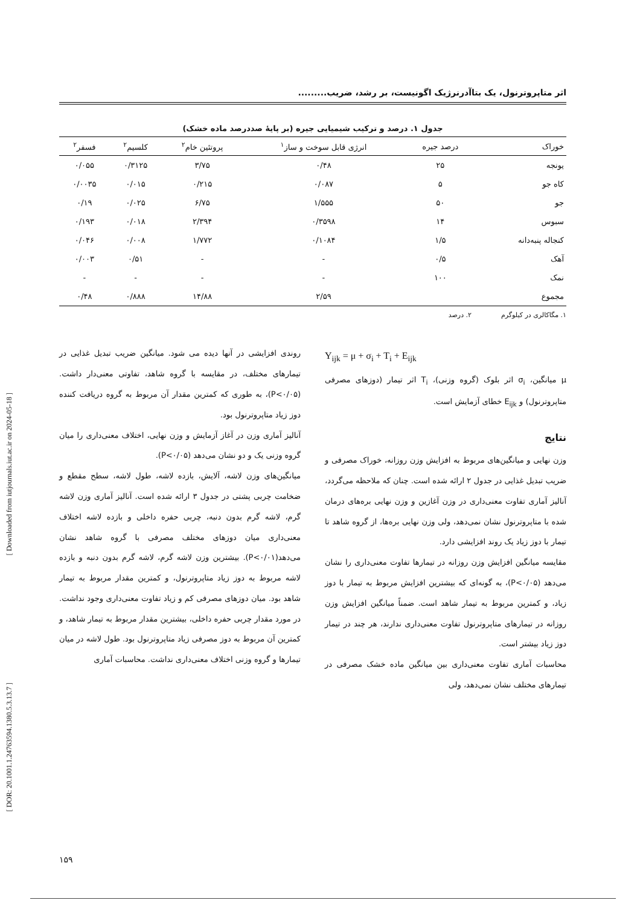[ Downloaded from iutjournals.iut.ac.ir on 2024-05-18 ]
[ DOR: 20.1001.1.24763594.1380.5.3.13.7 ]
اثر متاپروترنول، یک بتاآدرنرژیک اگونیست، بر رشد، ضریب.........
جدول ۱. درصد و ترکیب شیمیایی جیره (بر پایهٔ صددرصد ماده خشک)
| خوراک | درصد جیره | انرژی قابل سوخت و ساز<sup>۱</sup> | پروتئین خام<sup>۲</sup> | کلسیم<sup>۲</sup> | فسفر<sup>۲</sup> |
| --- | --- | --- | --- | --- | --- |
| یونجه | ۲۵ | ۰/۴۸ | ۳/۷۵ | ۰/۳۱۲۵ | ۰/۰۵۵ |
| کاه جو | ۵ | ۰/۰۸۷ | ۰/۲۱۵ | ۰/۰۱۵ | ۰/۰۰۳۵ |
| جو | ۵۰ | ۱/۵۵۵ | ۶/۷۵ | ۰/۰۲۵ | ۰/۱۹ |
| سبوس | ۱۴ | ۰/۳۵۹۸ | ۲/۳۹۴ | ۰/۰۱۸ | ۰/۱۹۳ |
| کنجاله پنبه‌دانه | ۱/۵ | ۰/۱۰۸۴ | ۱/۷۷۲ | ۰/۰۰۸ | ۰/۰۴۶ |
| آهک | ۰/۵ | - | - | ۰/۵۱ | ۰/۰۰۳ |
| نمک | ۱۰۰ | - | - | - | - |
| مجموع | | ۲/۵۹ | ۱۴/۸۸ | ۰/۸۸۸ | ۰/۴۸ |
۱. مگاکالری در کیلوگرم ۲. درصد
Y<sub>ijk</sub> = μ + σ<sub>i</sub> + T<sub>i</sub> + E<sub>ijk</sub>
μ میانگین، σ<sub>i</sub> اثر بلوک (گروه وزنی)، T<sub>i</sub> اثر تیمار (دوزهای مصرفی متاپروترنول) و E<sub>ijk</sub> خطای آزمایش است.
نتایج
وزن نهایی و میانگین‌های مربوط به افزایش وزن روزانه، خوراک مصرفی و ضریب تبدیل غذایی در جدول ۲ ارائه شده است. چنان که ملاحظه می‌گردد، آنالیز آماری تفاوت معنی‌داری در وزن آغازین و وزن نهایی بره‌های درمان شده با متاپروترنول نشان نمی‌دهد، ولی وزن نهایی بره‌ها، از گروه شاهد تا تیمار با دوز زیاد یک روند افزایشی دارد.
مقایسه میانگین افزایش وزن روزانه در تیمارها تفاوت معنی‌داری را نشان می‌دهد (P<۰/۰۵)، به گونه‌ای که بیشترین افزایش مربوط به تیمار با دوز زیاد، و کمترین مربوط به تیمار شاهد است. ضمناً میانگین افزایش وزن روزانه در تیمارهای متاپروترنول تفاوت معنی‌داری ندارند، هر چند در تیمار دوز زیاد بیشتر است.
محاسبات آماری تفاوت معنی‌داری بین میانگین ماده خشک مصرفی در تیمارهای مختلف نشان نمی‌دهد، ولی
روندی افزایشی در آنها دیده می شود. میانگین ضریب تبدیل غذایی در تیمارهای مختلف، در مقایسه با گروه شاهد، تفاوتی معنی‌دار داشت. (P<۰/۰۵)، به طوری که کمترین مقدار آن مربوط به گروه دریافت کننده دوز زیاد متاپروترنول بود.
آنالیز آماری وزن در آغاز آزمایش و وزن نهایی، اختلاف معنی‌داری را میان گروه وزنی یک و دو نشان می‌دهد (P<۰/۰۵).
میانگین‌های وزن لاشه، آلایش، بازده لاشه، طول لاشه، سطح مقطع و ضخامت چربی پشتی در جدول ۳ ارائه شده است. آنالیز آماری وزن لاشه گرم، لاشه گرم بدون دنبه، چربی حفره داخلی و بازده لاشه اختلاف معنی‌داری میان دوزهای مختلف مصرفی با گروه شاهد نشان می‌دهد(P<۰/۰۱). بیشترین وزن لاشه گرم، لاشه گرم بدون دنبه و بازده لاشه مربوط به دوز زیاد متاپروترنول، و کمترین مقدار مربوط به تیمار شاهد بود. میان دوزهای مصرفی کم و زیاد تفاوت معنی‌داری وجود نداشت. در مورد مقدار چربی حفره داخلی، بیشترین مقدار مربوط به تیمار شاهد، و کمترین آن مربوط به دوز مصرفی زیاد متاپروترنول بود. طول لاشه در میان تیمارها و گروه وزنی اختلاف معنی‌داری نداشت. محاسبات آماری
۱۵۹